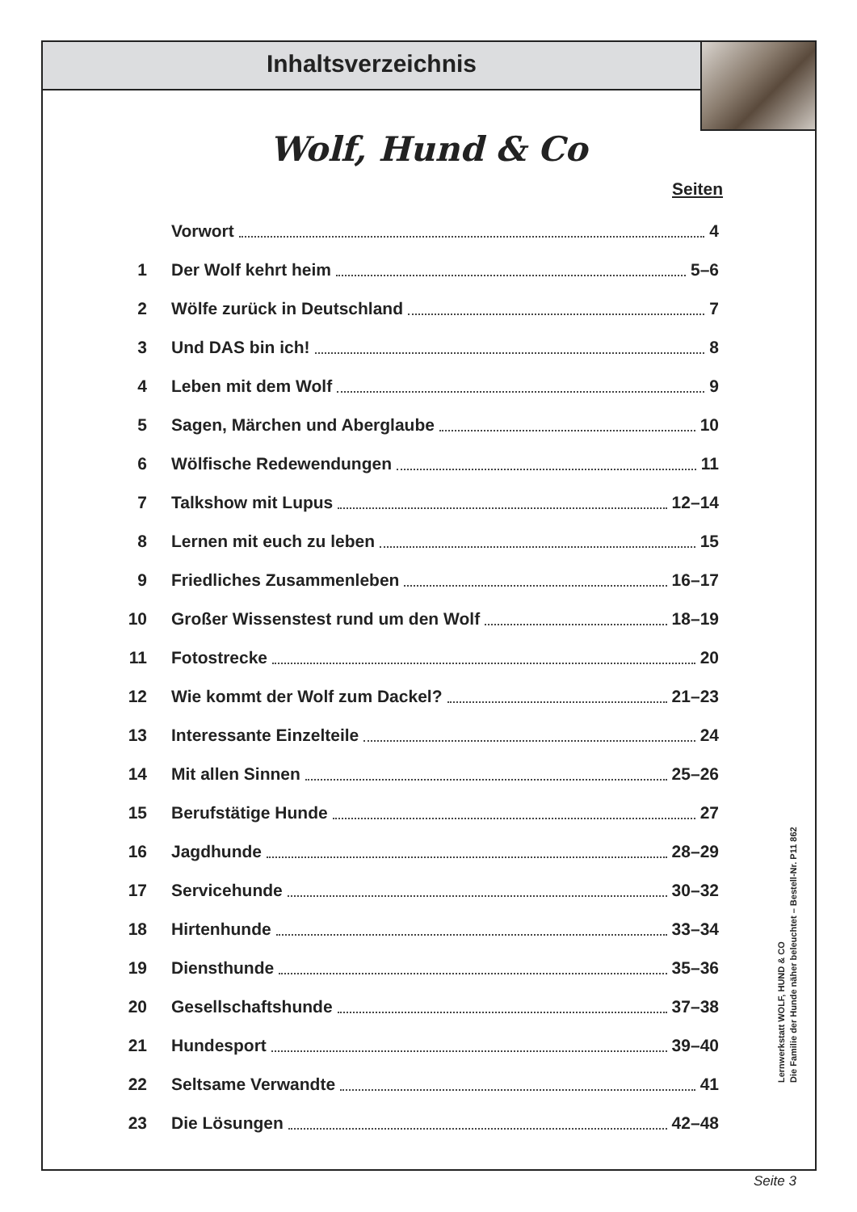Inhaltsverzeichnis
Wolf, Hund & Co
Seiten
Vorwort 4
1 Der Wolf kehrt heim 5–6
2 Wölfe zurück in Deutschland 7
3 Und DAS bin ich! 8
4 Leben mit dem Wolf 9
5 Sagen, Märchen und Aberglaube 10
6 Wölfische Redewendungen 11
7 Talkshow mit Lupus 12–14
8 Lernen mit euch zu leben 15
9 Friedliches Zusammenleben 16–17
10 Großer Wissenstest rund um den Wolf 18–19
11 Fotostrecke 20
12 Wie kommt der Wolf zum Dackel? 21–23
13 Interessante Einzelteile 24
14 Mit allen Sinnen 25–26
15 Berufstätige Hunde 27
16 Jagdhunde 28–29
17 Servicehunde 30–32
18 Hirtenhunde 33–34
19 Diensthunde 35–36
20 Gesellschaftshunde 37–38
21 Hundesport 39–40
22 Seltsame Verwandte 41
23 Die Lösungen 42–48
Lernwerkstatt WOLF, HUND & CO
Die Familie der Hunde näher beleuchtet – Bestell-Nr. P11 862
Seite 3